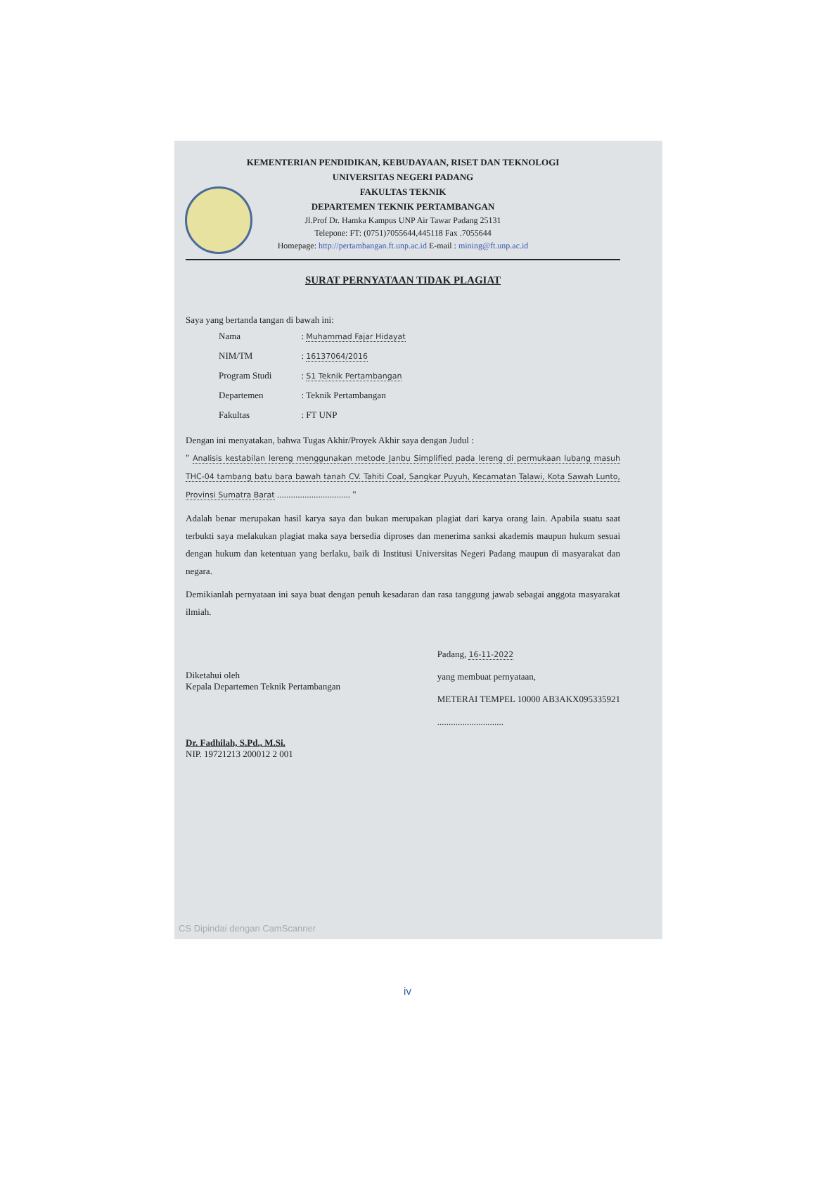KEMENTERIAN PENDIDIKAN, KEBUDAYAAN, RISET DAN TEKNOLOGI
UNIVERSITAS NEGERI PADANG
FAKULTAS TEKNIK
DEPARTEMEN TEKNIK PERTAMBANGAN
Jl.Prof Dr. Hamka Kampus UNP Air Tawar Padang 25131
Telepone: FT: (0751)7055644,445118 Fax .7055644
Homepage: http://pertambangan.ft.unp.ac.id E-mail : mining@ft.unp.ac.id
SURAT PERNYATAAN TIDAK PLAGIAT
Saya yang bertanda tangan di bawah ini:
| Nama | : Muhammad Fajar Hidayat |
| NIM/TM | : 16137064/2016 |
| Program Studi | : S1 Teknik Pertambangan |
| Departemen | : Teknik Pertambangan |
| Fakultas | : FT UNP |
Dengan ini menyatakan, bahwa Tugas Akhir/Proyek Akhir saya dengan Judul :
" Analisis kestabilan lereng menggunakan metode Janbu Simplified pada lereng di permukaan lubang masuh THC-04 tambang batu bara bawah tanah CV. Tahiti Coal, Sangkar Puyuh, Kecamatan Talawi, Kota Sawah Lunto, Provinsi Sumatra Barat ................................ "
Adalah benar merupakan hasil karya saya dan bukan merupakan plagiat dari karya orang lain. Apabila suatu saat terbukti saya melakukan plagiat maka saya bersedia diproses dan menerima sanksi akademis maupun hukum sesuai dengan hukum dan ketentuan yang berlaku, baik di Institusi Universitas Negeri Padang maupun di masyarakat dan negara.
Demikianlah pernyataan ini saya buat dengan penuh kesadaran dan rasa tanggung jawab sebagai anggota masyarakat ilmiah.
Diketahui oleh
Kepala Departemen Teknik Pertambangan
Dr. Fadhilah, S.Pd., M.Si.
NIP. 19721213 200012 2 001
Padang, 16-11-2022
yang membuat pernyataan,
METERAI TEMPEL 10000 AB3AKX095335921
.............................
CS Dipindai dengan CamScanner
iv